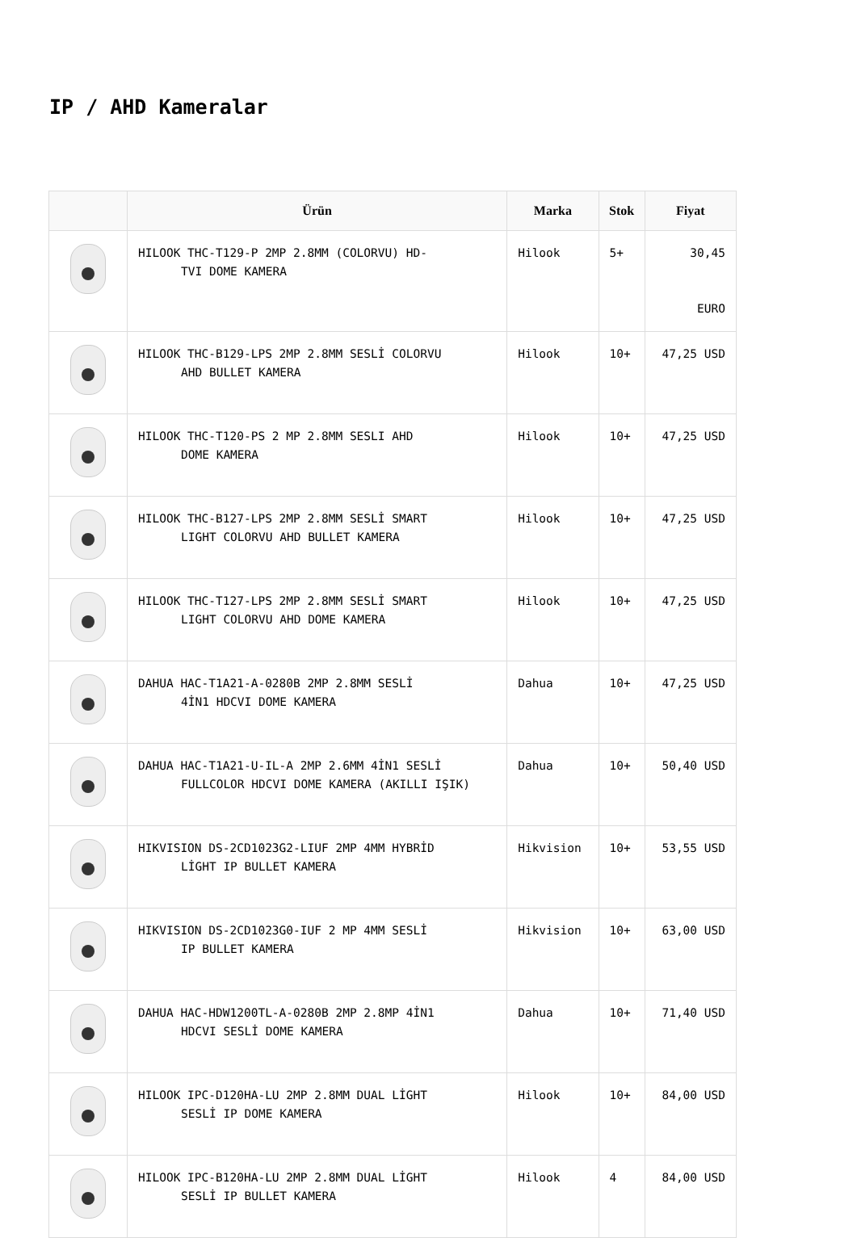IP / AHD Kameralar
| | Ürün | Marka | Stok | Fiyat |
| --- | --- | --- | --- | --- |
| | HILOOK THC-T129-P 2MP 2.8MM (COLORVU) HD- TVI DOME KAMERA | Hilook | 5+ | 30,45 EURO |
| | HILOOK THC-B129-LPS 2MP 2.8MM SESLİ COLORVU AHD BULLET KAMERA | Hilook | 10+ | 47,25 USD |
| | HILOOK THC-T120-PS 2 MP 2.8MM SESLI AHD DOME KAMERA | Hilook | 10+ | 47,25 USD |
| | HILOOK THC-B127-LPS 2MP 2.8MM SESLİ SMART LIGHT COLORVU AHD BULLET KAMERA | Hilook | 10+ | 47,25 USD |
| | HILOOK THC-T127-LPS 2MP 2.8MM SESLİ SMART LIGHT COLORVU AHD DOME KAMERA | Hilook | 10+ | 47,25 USD |
| | DAHUA HAC-T1A21-A-0280B 2MP 2.8MM SESLİ 4İN1 HDCVI DOME KAMERA | Dahua | 10+ | 47,25 USD |
| | DAHUA HAC-T1A21-U-IL-A 2MP 2.6MM 4İN1 SESLİ FULLCOLOR HDCVI DOME KAMERA (AKILLI IŞIK) | Dahua | 10+ | 50,40 USD |
| | HIKVISION DS-2CD1023G2-LIUF 2MP 4MM HYBRİD LİGHT IP BULLET KAMERA | Hikvision | 10+ | 53,55 USD |
| | HIKVISION DS-2CD1023G0-IUF 2 MP 4MM SESLİ IP BULLET KAMERA | Hikvision | 10+ | 63,00 USD |
| | DAHUA HAC-HDW1200TL-A-0280B 2MP 2.8MP 4İN1 HDCVI SESLİ DOME KAMERA | Dahua | 10+ | 71,40 USD |
| | HILOOK IPC-D120HA-LU 2MP 2.8MM DUAL LİGHT SESLİ IP DOME KAMERA | Hilook | 10+ | 84,00 USD |
| | HILOOK IPC-B120HA-LU 2MP 2.8MM DUAL LİGHT SESLİ IP BULLET KAMERA | Hilook | 4 | 84,00 USD |